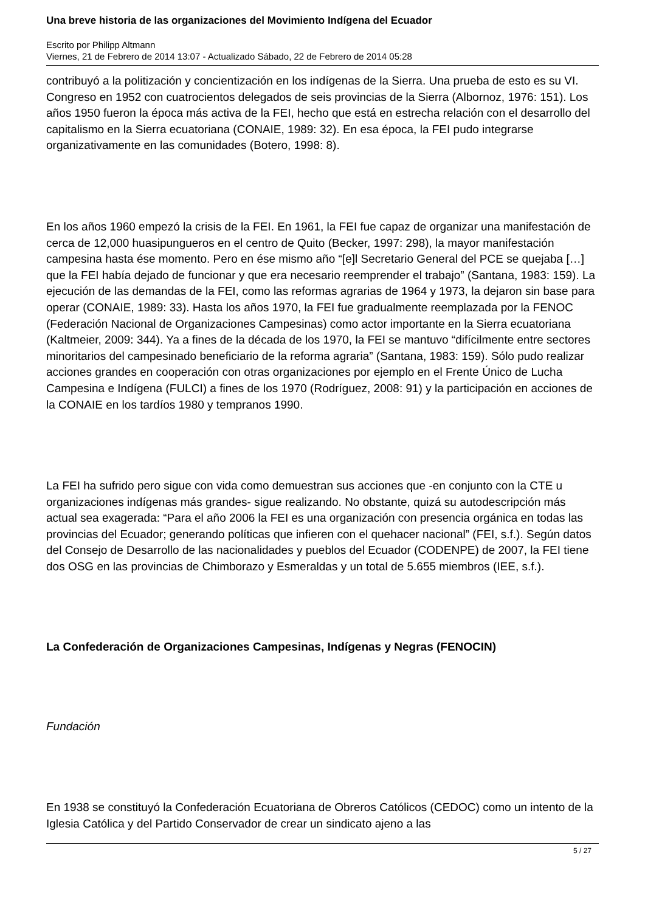Una breve historia de las organizaciones del Movimiento Indígena del Ecuador
Escrito por Philipp Altmann
Viernes, 21 de Febrero de 2014 13:07 - Actualizado Sábado, 22 de Febrero de 2014 05:28
contribuyó a la politización y concientización en los indígenas de la Sierra. Una prueba de esto es su VI. Congreso en 1952 con cuatrocientos delegados de seis provincias de la Sierra (Albornoz, 1976: 151). Los años 1950 fueron la época más activa de la FEI, hecho que está en estrecha relación con el desarrollo del capitalismo en la Sierra ecuatoriana (CONAIE, 1989: 32). En esa época, la FEI pudo integrarse organizativamente en las comunidades (Botero, 1998: 8).
En los años 1960 empezó la crisis de la FEI. En 1961, la FEI fue capaz de organizar una manifestación de cerca de 12,000 huasipungueros en el centro de Quito (Becker, 1997: 298), la mayor manifestación campesina hasta ése momento. Pero en ése mismo año “[e]l Secretario General del PCE se quejaba […] que la FEI había dejado de funcionar y que era necesario reemprender el trabajo” (Santana, 1983: 159). La ejecución de las demandas de la FEI, como las reformas agrarias de 1964 y 1973, la dejaron sin base para operar (CONAIE, 1989: 33). Hasta los años 1970, la FEI fue gradualmente reemplazada por la FENOC (Federación Nacional de Organizaciones Campesinas) como actor importante en la Sierra ecuatoriana (Kaltmeier, 2009: 344). Ya a fines de la década de los 1970, la FEI se mantuvo “difícilmente entre sectores minoritarios del campesinado beneficiario de la reforma agraria” (Santana, 1983: 159). Sólo pudo realizar acciones grandes en cooperación con otras organizaciones por ejemplo en el Frente Único de Lucha Campesina e Indígena (FULCI) a fines de los 1970 (Rodríguez, 2008: 91) y la participación en acciones de la CONAIE en los tardíos 1980 y tempranos 1990.
La FEI ha sufrido pero sigue con vida como demuestran sus acciones que -en conjunto con la CTE u organizaciones indígenas más grandes- sigue realizando. No obstante, quizá su autodescripción más actual sea exagerada: “Para el año 2006 la FEI es una organización con presencia orgánica en todas las provincias del Ecuador; generando políticas que infieren con el quehacer nacional” (FEI, s.f.). Según datos del Consejo de Desarrollo de las nacionalidades y pueblos del Ecuador (CODENPE) de 2007, la FEI tiene dos OSG en las provincias de Chimborazo y Esmeraldas y un total de 5.655 miembros (IEE, s.f.).
La Confederación de Organizaciones Campesinas, Indígenas y Negras (FENOCIN)
Fundación
En 1938 se constituyó la Confederación Ecuatoriana de Obreros Católicos (CEDOC) como un intento de la Iglesia Católica y del Partido Conservador de crear un sindicato ajeno a las
5 / 27